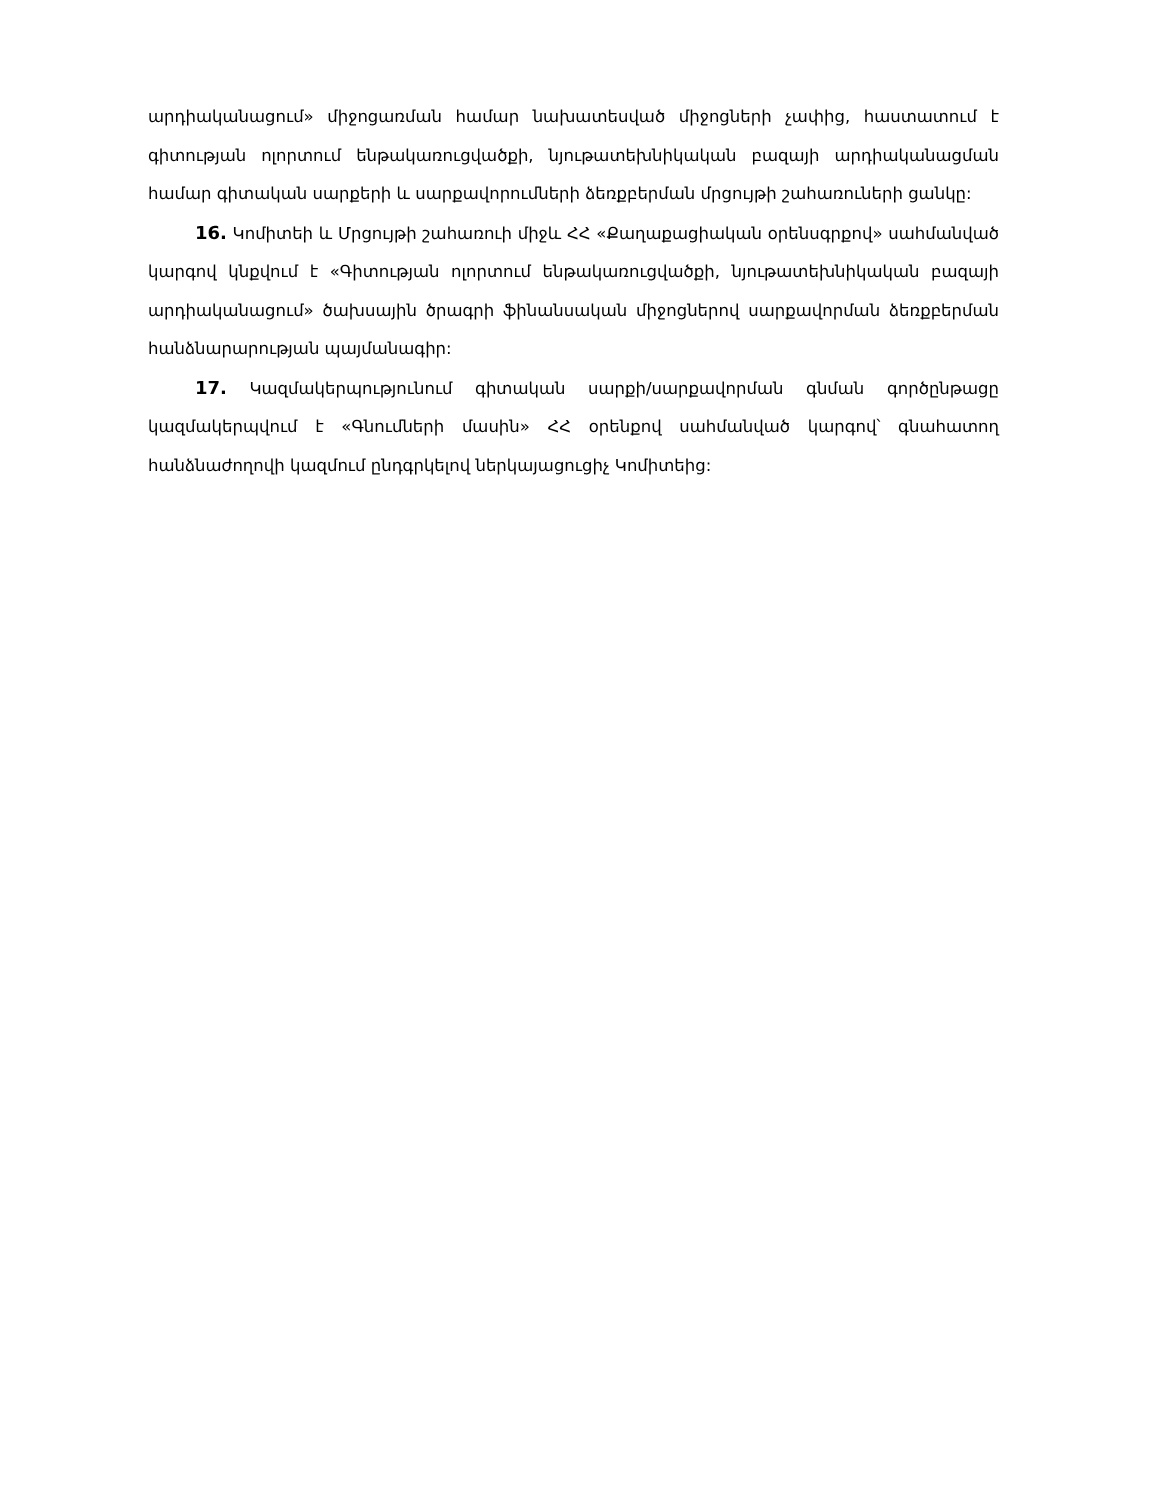արդիականացում» միջոցառման համար նախատեսված միջոցների չափից, հաստատում է գիտության ոլորտում ենթակառուցվածքի, նյութատեխնիկական բազայի արդիականացման համար գիտական սարքերի և սարքավորումների ձեռքբերման մրցույթի շահառուների ցանկը:
16. Կոմիտեի և Մրցույթի շահառուի միջև ՀՀ «Քաղաքացիական օրենսգրքով» սահմանված կարգով կնքվում է «Գիտության ոլորտում ենթակառուցվածքի, նյութատեխնիկական բազայի արդիականացում» ծախսային ծրագրի ֆինանսական միջոցներով սարքավորման ձեռքբերման հանձնարարության պայմանագիր:
17. Կազմակերպությունում գիտական սարքի/սարքավորման գնման գործընթացը կազմակերպվում է «Գնումների մասին» ՀՀ օրենքով սահմանված կարգով՝ գնահատող հանձնաժողովի կազմում ընդգրկելով ներկայացուցիչ Կոմիտեից: